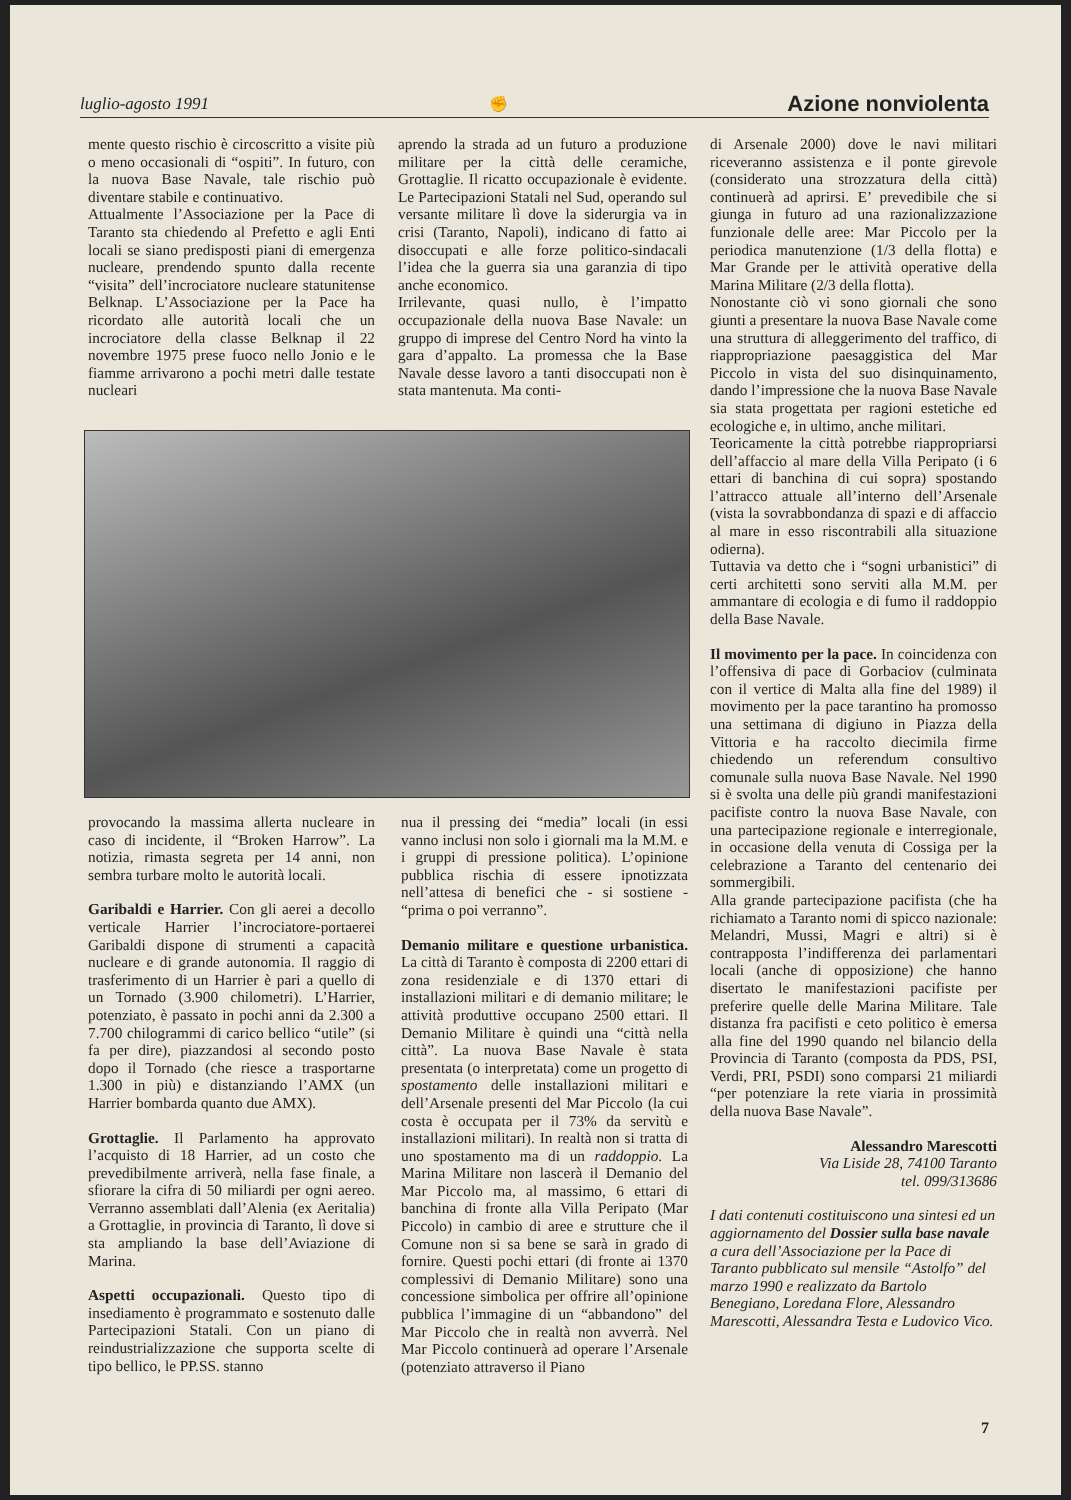luglio-agosto 1991 ✊ Azione nonviolenta
mente questo rischio è circoscritto a visite più o meno occasionali di “ospiti”. In futuro, con la nuova Base Navale, tale rischio può diventare stabile e continuativo.
Attualmente l’Associazione per la Pace di Taranto sta chiedendo al Prefetto e agli Enti locali se siano predisposti piani di emergenza nucleare, prendendo spunto dalla recente “visita” dell’incrociatore nucleare statunitense Belknap. L’Associazione per la Pace ha ricordato alle autorità locali che un incrociatore della classe Belknap il 22 novembre 1975 prese fuoco nello Jonio e le fiamme arrivarono a pochi metri dalle testate nucleari
aprendo la strada ad un futuro a produzione militare per la città delle ceramiche, Grottaglie. Il ricatto occupazionale è evidente. Le Partecipazioni Statali nel Sud, operando sul versante militare lì dove la siderurgia va in crisi (Taranto, Napoli), indicano di fatto ai disoccupati e alle forze politico-sindacali l’idea che la guerra sia una garanzia di tipo anche economico.
Irrilevante, quasi nullo, è l’impatto occupazionale della nuova Base Navale: un gruppo di imprese del Centro Nord ha vinto la gara d’appalto. La promessa che la Base Navale desse lavoro a tanti disoccupati non è stata mantenuta. Ma conti-
provocando la massima allerta nucleare in caso di incidente, il “Broken Harrow”. La notizia, rimasta segreta per 14 anni, non sembra turbare molto le autorità locali.
Garibaldi e Harrier. Con gli aerei a decollo verticale Harrier l’incrociatore-portaerei Garibaldi dispone di strumenti a capacità nucleare e di grande autonomia. Il raggio di trasferimento di un Harrier è pari a quello di un Tornado (3.900 chilometri). L’Harrier, potenziato, è passato in pochi anni da 2.300 a 7.700 chilogrammi di carico bellico “utile” (si fa per dire), piazzandosi al secondo posto dopo il Tornado (che riesce a trasportarne 1.300 in più) e distanziando l’AMX (un Harrier bombarda quanto due AMX).
Grottaglie. Il Parlamento ha approvato l’acquisto di 18 Harrier, ad un costo che prevedibilmente arriverà, nella fase finale, a sfiorare la cifra di 50 miliardi per ogni aereo. Verranno assemblati dall’Alenia (ex Aeritalia) a Grottaglie, in provincia di Taranto, lì dove si sta ampliando la base dell’Aviazione di Marina.
Aspetti occupazionali. Questo tipo di insediamento è programmato e sostenuto dalle Partecipazioni Statali. Con un piano di reindustrializzazione che supporta scelte di tipo bellico, le PP.SS. stanno
nua il pressing dei “media” locali (in essi vanno inclusi non solo i giornali ma la M.M. e i gruppi di pressione politica). L’opinione pubblica rischia di essere ipnotizzata nell’attesa di benefici che - si sostiene - “prima o poi verranno”.
Demanio militare e questione urbanistica. La città di Taranto è composta di 2200 ettari di zona residenziale e di 1370 ettari di installazioni militari e di demanio militare; le attività produttive occupano 2500 ettari. Il Demanio Militare è quindi una “città nella città”. La nuova Base Navale è stata presentata (o interpretata) come un progetto di spostamento delle installazioni militari e dell’Arsenale presenti del Mar Piccolo (la cui costa è occupata per il 73% da servitù e installazioni militari). In realtà non si tratta di uno spostamento ma di un raddoppio. La Marina Militare non lascerà il Demanio del Mar Piccolo ma, al massimo, 6 ettari di banchina di fronte alla Villa Peripato (Mar Piccolo) in cambio di aree e strutture che il Comune non si sa bene se sarà in grado di fornire. Questi pochi ettari (di fronte ai 1370 complessivi di Demanio Militare) sono una concessione simbolica per offrire all’opinione pubblica l’immagine di un “abbandono” del Mar Piccolo che in realtà non avverrà. Nel Mar Piccolo continuerà ad operare l’Arsenale (potenziato attraverso il Piano
di Arsenale 2000) dove le navi militari riceveranno assistenza e il ponte girevole (considerato una strozzatura della città) continuerà ad aprirsi. E’ prevedibile che si giunga in futuro ad una razionalizzazione funzionale delle aree: Mar Piccolo per la periodica manutenzione (1/3 della flotta) e Mar Grande per le attività operative della Marina Militare (2/3 della flotta).
Nonostante ciò vi sono giornali che sono giunti a presentare la nuova Base Navale come una struttura di alleggerimento del traffico, di riappropriazione paesaggistica del Mar Piccolo in vista del suo disinquinamento, dando l’impressione che la nuova Base Navale sia stata progettata per ragioni estetiche ed ecologiche e, in ultimo, anche militari.
Teoricamente la città potrebbe riappropriarsi dell’affaccio al mare della Villa Peripato (i 6 ettari di banchina di cui sopra) spostando l’attracco attuale all’interno dell’Arsenale (vista la sovrabbondanza di spazi e di affaccio al mare in esso riscontrabili alla situazione odierna).
Tuttavia va detto che i “sogni urbanistici” di certi architetti sono serviti alla M.M. per ammantare di ecologia e di fumo il raddoppio della Base Navale.
Il movimento per la pace. In coincidenza con l’offensiva di pace di Gorbaciov (culminata con il vertice di Malta alla fine del 1989) il movimento per la pace tarantino ha promosso una settimana di digiuno in Piazza della Vittoria e ha raccolto diecimila firme chiedendo un referendum consultivo comunale sulla nuova Base Navale. Nel 1990 si è svolta una delle più grandi manifestazioni pacifiste contro la nuova Base Navale, con una partecipazione regionale e interregionale, in occasione della venuta di Cossiga per la celebrazione a Taranto del centenario dei sommergibili.
Alla grande partecipazione pacifista (che ha richiamato a Taranto nomi di spicco nazionale: Melandri, Mussi, Magri e altri) si è contrapposta l’indifferenza dei parlamentari locali (anche di opposizione) che hanno disertato le manifestazioni pacifiste per preferire quelle delle Marina Militare. Tale distanza fra pacifisti e ceto politico è emersa alla fine del 1990 quando nel bilancio della Provincia di Taranto (composta da PDS, PSI, Verdi, PRI, PSDI) sono comparsi 21 miliardi “per potenziare la rete viaria in prossimità della nuova Base Navale”.
Alessandro Marescotti
Via Liside 28, 74100 Taranto
tel. 099/313686
I dati contenuti costituiscono una sintesi ed un aggiornamento del Dossier sulla base navale a cura dell’Associazione per la Pace di Taranto pubblicato sul mensile “Astolfo” del marzo 1990 e realizzato da Bartolo Benegiano, Loredana Flore, Alessandro Marescotti, Alessandra Testa e Ludovico Vico.
7